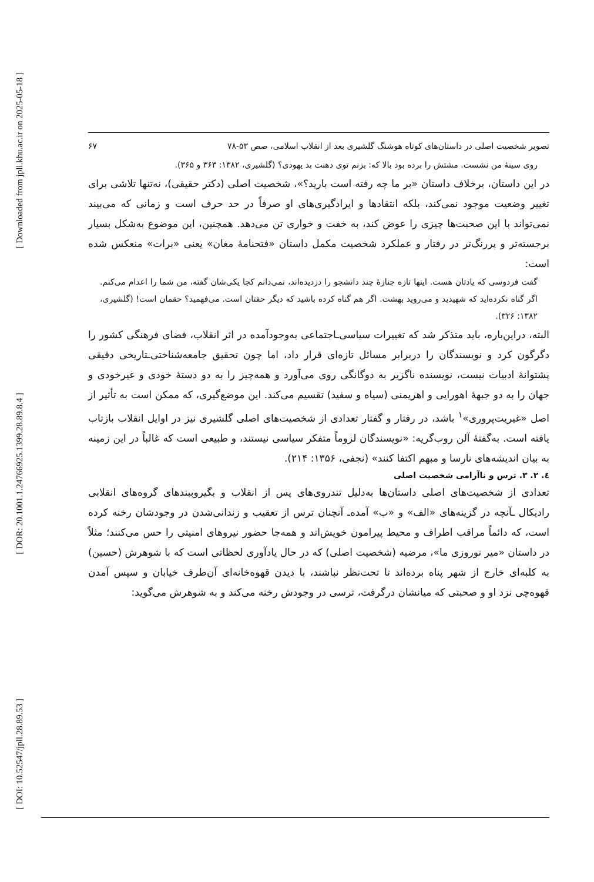[ Downloaded from jpll.khu.ac.ir on 2025-05-18 ]
[ DOR: 20.1001.1.24766925.1399.28.89.8.4 ]
[ DOI: 10.52547/jpll.28.89.53 ]
تصویر شخصیت اصلی در داستان‌های کوتاه هوشنگ گلشیری بعد از انقلاب اسلامی، صص ۵۳-۷۸ ۶۷
روی سینهٔ من نشست. مشتش را برده بود بالا که: بزنم توی دهنت بد یهودی؟ (گلشیری، ۱۳۸۲: ۳۶۳ و ۳۶۵).
در این داستان، برخلاف داستان «بر ما چه رفته است بارید؟»، شخصیت اصلی (دکتر حقیقی)، نه‌تنها تلاشی برای تغییر وضعیت موجود نمی‌کند، بلکه انتقادها و ایرادگیری‌های او صرفاً در حد حرف است و زمانی که می‌بیند نمی‌تواند با این صحبت‌ها چیزی را عوض کند، به خفت و خواری تن می‌دهد. همچنین، این موضوع به‌شکل بسیار برجسته‌تر و پررنگ‌تر در رفتار و عملکرد شخصیت مکمل داستان «فتحنامهٔ مغان» یعنی «برات» منعکس شده است:
گفت فردوسی که یادتان هست. اینها تازه جنازهٔ چند دانشجو را دزدیده‌اند، نمی‌دانم کجا یکی‌شان گفته، من شما را اعدام می‌کنم. اگر گناه نکرده‌اید که شهیدید و می‌روید بهشت. اگر هم گناه کرده باشید که دیگر حقتان است. می‌فهمید؟ حقمان است! (گلشیری، ۱۳۸۲: ۳۲۶).
البته، دراین‌باره، باید متذکر شد که تغییرات سیاسی‌ـاجتماعی به‌وجودآمده در اثر انقلاب، فضای فرهنگی کشور را دگرگون کرد و نویسندگان را دربرابر مسائل تازه‌ای قرار داد، اما چون تحقیق جامعه‌شناختی‌ـتاریخی دقیقی پشتوانهٔ ادبیات نیست، نویسنده ناگزیر به دوگانگی روی می‌آورد و همه‌چیز را به دو دستهٔ خودی و غیرخودی و جهان را به دو جبههٔ اهورایی و اهریمنی (سیاه و سفید) تقسیم می‌کند. این موضع‌گیری، که ممکن است به تأثیر از اصل «غیریت‌پروری»<sup>۱</sup> باشد، در رفتار و گفتار تعدادی از شخصیت‌های اصلی گلشیری نیز در اوایل انقلاب بازتاب یافته است. به‌گفتهٔ آلن روب‌گریه: «نویسندگان لزوماً متفکر سیاسی نیستند، و طبیعی است که غالباً در این زمینه به بیان اندیشه‌های نارسا و مبهم اکتفا کنند» (نجفی، ۱۳۵۶: ۲۱۴).
٤. ۲. ۳. ترس و ناآرامی شخصیت اصلی
تعدادی از شخصیت‌های اصلی داستان‌ها به‌دلیل تندروی‌های پس از انقلاب و بگیروببندهای گروه‌های انقلابی رادیکال ـآنچه در گزینه‌های «الف» و «ب» آمده‌ـ آنچنان ترس از تعقیب و زندانی‌شدن در وجودشان رخنه کرده است، که دائماً مراقب اطراف و محیط پیرامون خویش‌اند و همه‌جا حضور نیروهای امنیتی را حس می‌کنند؛ مثلاً در داستان «میر نوروزی ما»، مرضیه (شخصیت اصلی) که در حال یادآوری لحظاتی است که با شوهرش (حسین) به کلبه‌ای خارج از شهر پناه برده‌اند تا تحت‌نظر نباشند، با دیدن قهوه‌خانه‌ای آن‌طرف خیابان و سپس آمدن قهوه‌چی نزد او و صحبتی که میانشان درگرفت، ترسی در وجودش رخنه می‌کند و به شوهرش می‌گوید: